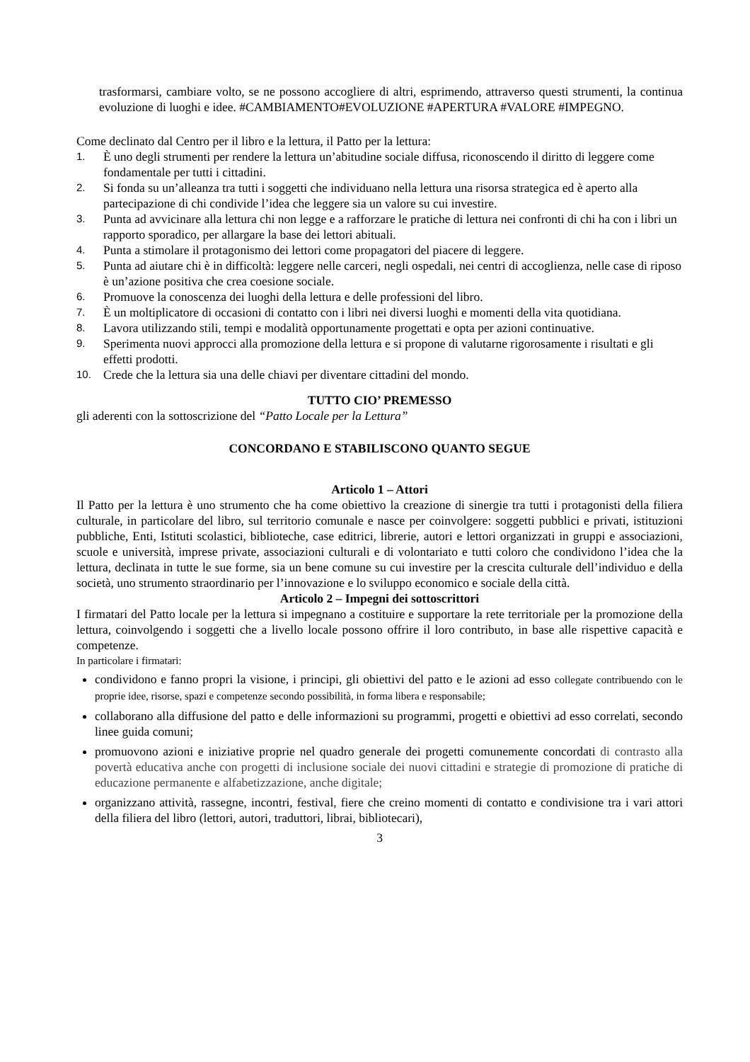trasformarsi, cambiare volto, se ne possono accogliere di altri, esprimendo, attraverso questi strumenti, la continua evoluzione di luoghi e idee. #CAMBIAMENTO#EVOLUZIONE #APERTURA #VALORE #IMPEGNO.
Come declinato dal Centro per il libro e la lettura, il Patto per la lettura:
1. È uno degli strumenti per rendere la lettura un’abitudine sociale diffusa, riconoscendo il diritto di leggere come fondamentale per tutti i cittadini.
2. Si fonda su un’alleanza tra tutti i soggetti che individuano nella lettura una risorsa strategica ed è aperto alla partecipazione di chi condivide l’idea che leggere sia un valore su cui investire.
3. Punta ad avvicinare alla lettura chi non legge e a rafforzare le pratiche di lettura nei confronti di chi ha con i libri un rapporto sporadico, per allargare la base dei lettori abituali.
4. Punta a stimolare il protagonismo dei lettori come propagatori del piacere di leggere.
5. Punta ad aiutare chi è in difficoltà: leggere nelle carceri, negli ospedali, nei centri di accoglienza, nelle case di riposo è un’azione positiva che crea coesione sociale.
6. Promuove la conoscenza dei luoghi della lettura e delle professioni del libro.
7. È un moltiplicatore di occasioni di contatto con i libri nei diversi luoghi e momenti della vita quotidiana.
8. Lavora utilizzando stili, tempi e modalità opportunamente progettati e opta per azioni continuative.
9. Sperimenta nuovi approcci alla promozione della lettura e si propone di valutarne rigorosamente i risultati e gli effetti prodotti.
10. Crede che la lettura sia una delle chiavi per diventare cittadini del mondo.
TUTTO CIO’ PREMESSO
gli aderenti con la sottoscrizione del “Patto Locale per la Lettura”
CONCORDANO E STABILISCONO QUANTO SEGUE
Articolo 1 – Attori
Il Patto per la lettura è uno strumento che ha come obiettivo la creazione di sinergie tra tutti i protagonisti della filiera culturale, in particolare del libro, sul territorio comunale e nasce per coinvolgere: soggetti pubblici e privati, istituzioni pubbliche, Enti, Istituti scolastici, biblioteche, case editrici, librerie, autori e lettori organizzati in gruppi e associazioni, scuole e università, imprese private, associazioni culturali e di volontariato e tutti coloro che condividono l’idea che la lettura, declinata in tutte le sue forme, sia un bene comune su cui investire per la crescita culturale dell’individuo e della società, uno strumento straordinario per l’innovazione e lo sviluppo economico e sociale della città.
Articolo 2 – Impegni dei sottoscrittori
I firmatari del Patto locale per la lettura si impegnano a costituire e supportare la rete territoriale per la promozione della lettura, coinvolgendo i soggetti che a livello locale possono offrire il loro contributo, in base alle rispettive capacità e competenze.
In particolare i firmatari:
condividono e fanno propri la visione, i principi, gli obiettivi del patto e le azioni ad esso collegate contribuendo con le proprie idee, risorse, spazi e competenze secondo possibilità, in forma libera e responsabile;
collaborano alla diffusione del patto e delle informazioni su programmi, progetti e obiettivi ad esso correlati, secondo linee guida comuni;
promuovono azioni e iniziative proprie nel quadro generale dei progetti comunemente concordati di contrasto alla povertà educativa anche con progetti di inclusione sociale dei nuovi cittadini e strategie di promozione di pratiche di educazione permanente e alfabetizzazione, anche digitale;
organizzano attività, rassegne, incontri, festival, fiere che creino momenti di contatto e condivisione tra i vari attori della filiera del libro (lettori, autori, traduttori, librai, bibliotecari),
3